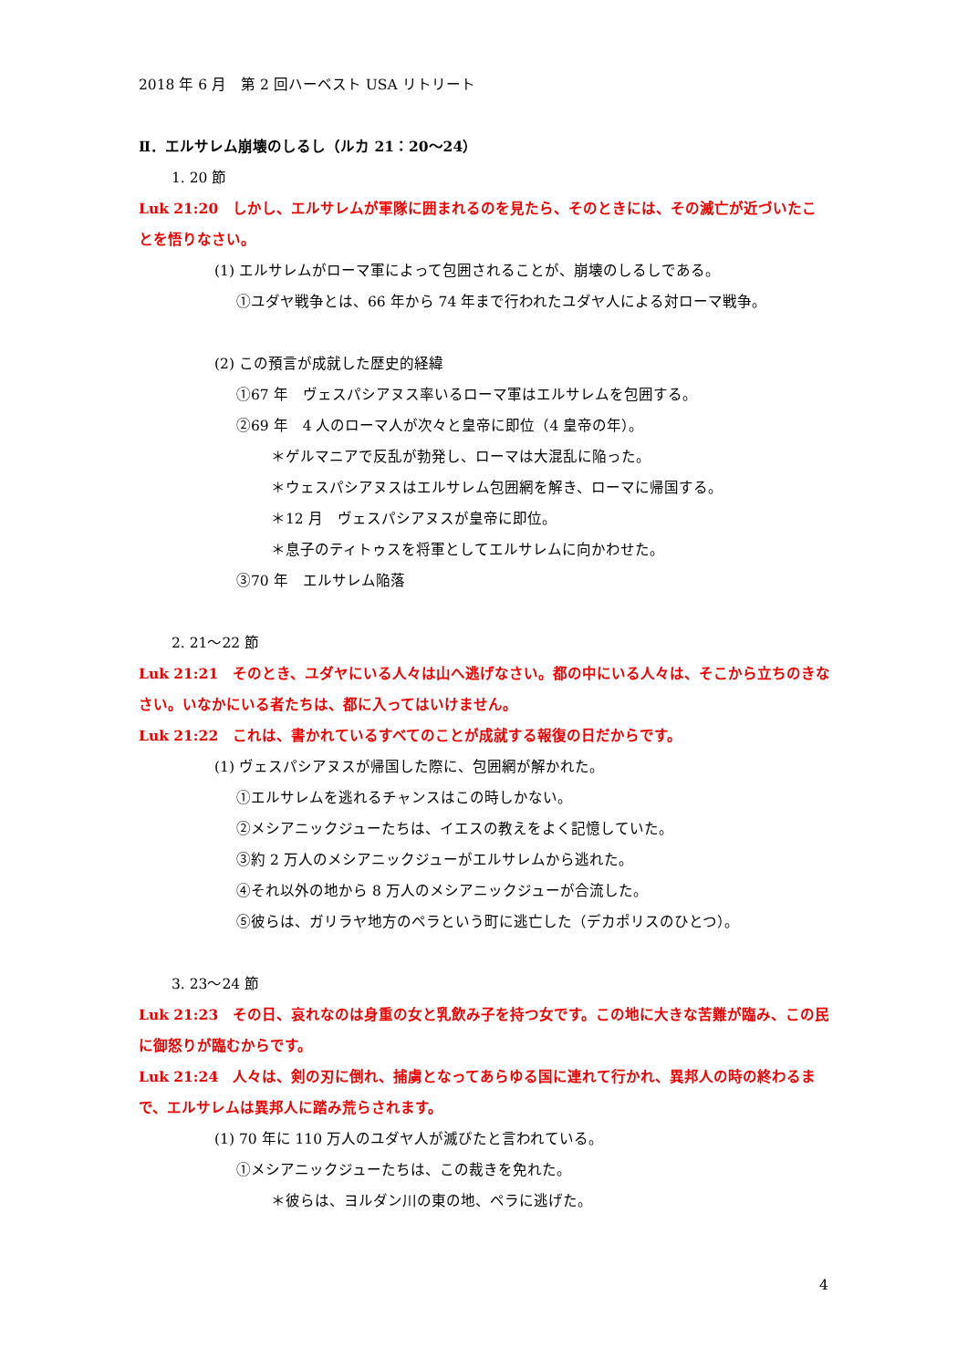2018 年 6 月　第 2 回ハーベスト USA リトリート
Ⅱ．エルサレム崩壊のしるし（ルカ 21：20～24）
1. 20 節
Luk 21:20　しかし、エルサレムが軍隊に囲まれるのを見たら、そのときには、その滅亡が近づいたことを悟りなさい。
(1) エルサレムがローマ軍によって包囲されることが、崩壊のしるしである。
①ユダヤ戦争とは、66 年から 74 年まで行われたユダヤ人による対ローマ戦争。
(2) この預言が成就した歴史的経緯
①67 年　ヴェスパシアヌス率いるローマ軍はエルサレムを包囲する。
②69 年　4 人のローマ人が次々と皇帝に即位（4 皇帝の年）。
＊ゲルマニアで反乱が勃発し、ローマは大混乱に陥った。
＊ウェスパシアヌスはエルサレム包囲網を解き、ローマに帰国する。
＊12 月　ヴェスパシアヌスが皇帝に即位。
＊息子のティトゥスを将軍としてエルサレムに向かわせた。
③70 年　エルサレム陥落
2. 21～22 節
Luk 21:21　そのとき、ユダヤにいる人々は山へ逃げなさい。都の中にいる人々は、そこから立ちのきなさい。いなかにいる者たちは、都に入ってはいけません。
Luk 21:22　これは、書かれているすべてのことが成就する報復の日だからです。
(1) ヴェスパシアヌスが帰国した際に、包囲網が解かれた。
①エルサレムを逃れるチャンスはこの時しかない。
②メシアニックジューたちは、イエスの教えをよく記憶していた。
③約 2 万人のメシアニックジューがエルサレムから逃れた。
④それ以外の地から 8 万人のメシアニックジューが合流した。
⑤彼らは、ガリラヤ地方のペラという町に逃亡した（デカポリスのひとつ）。
3. 23～24 節
Luk 21:23　その日、哀れなのは身重の女と乳飲み子を持つ女です。この地に大きな苦難が臨み、この民に御怒りが臨むからです。
Luk 21:24　人々は、剣の刃に倒れ、捕虜となってあらゆる国に連れて行かれ、異邦人の時の終わるまで、エルサレムは異邦人に踏み荒らされます。
(1) 70 年に 110 万人のユダヤ人が滅びたと言われている。
①メシアニックジューたちは、この裁きを免れた。
＊彼らは、ヨルダン川の東の地、ペラに逃げた。
4